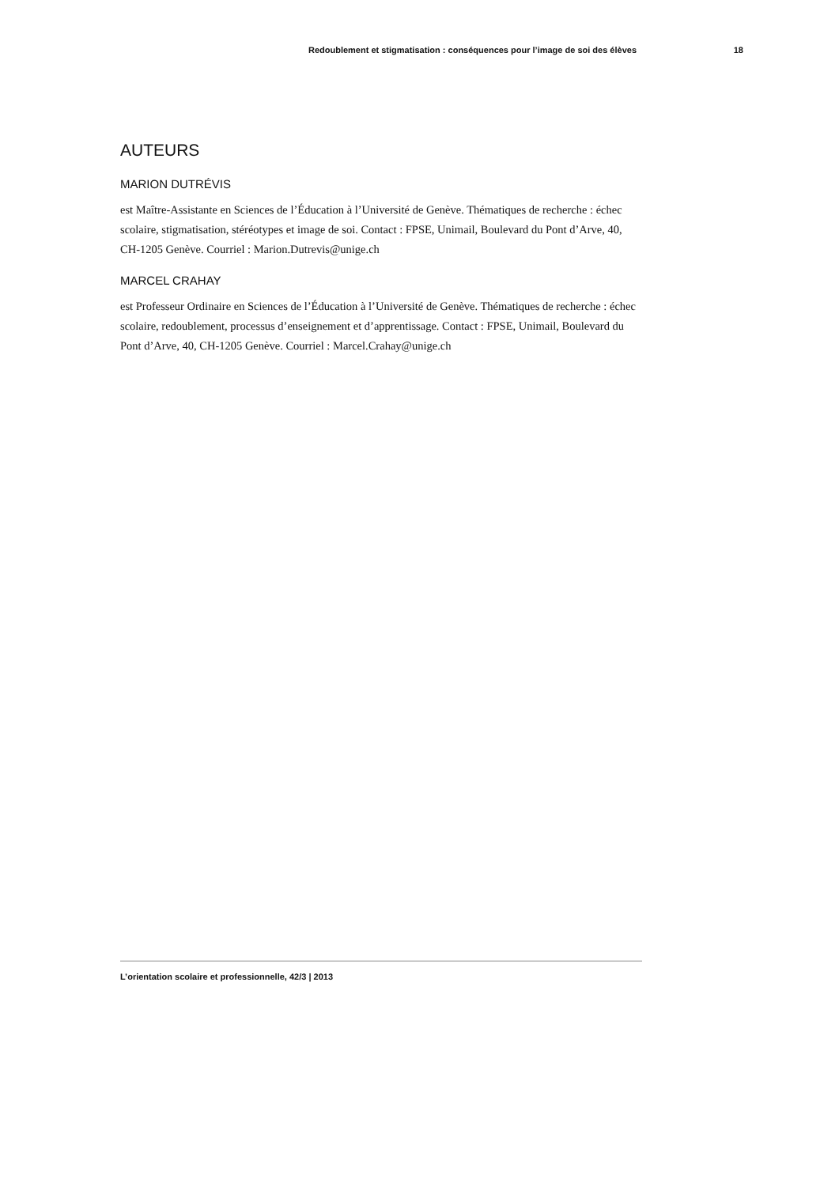Redoublement et stigmatisation : conséquences pour l’image de soi des élèves 18
AUTEURS
MARION DUTRÉVIS
est Maître-Assistante en Sciences de l’Éducation à l’Université de Genève. Thématiques de recherche : échec scolaire, stigmatisation, stéréotypes et image de soi. Contact : FPSE, Unimail, Boulevard du Pont d’Arve, 40, CH-1205 Genève. Courriel : Marion.Dutrevis@unige.ch
MARCEL CRAHAY
est Professeur Ordinaire en Sciences de l’Éducation à l’Université de Genève. Thématiques de recherche : échec scolaire, redoublement, processus d’enseignement et d’apprentissage. Contact : FPSE, Unimail, Boulevard du Pont d’Arve, 40, CH-1205 Genève. Courriel : Marcel.Crahay@unige.ch
L’orientation scolaire et professionnelle, 42/3 | 2013